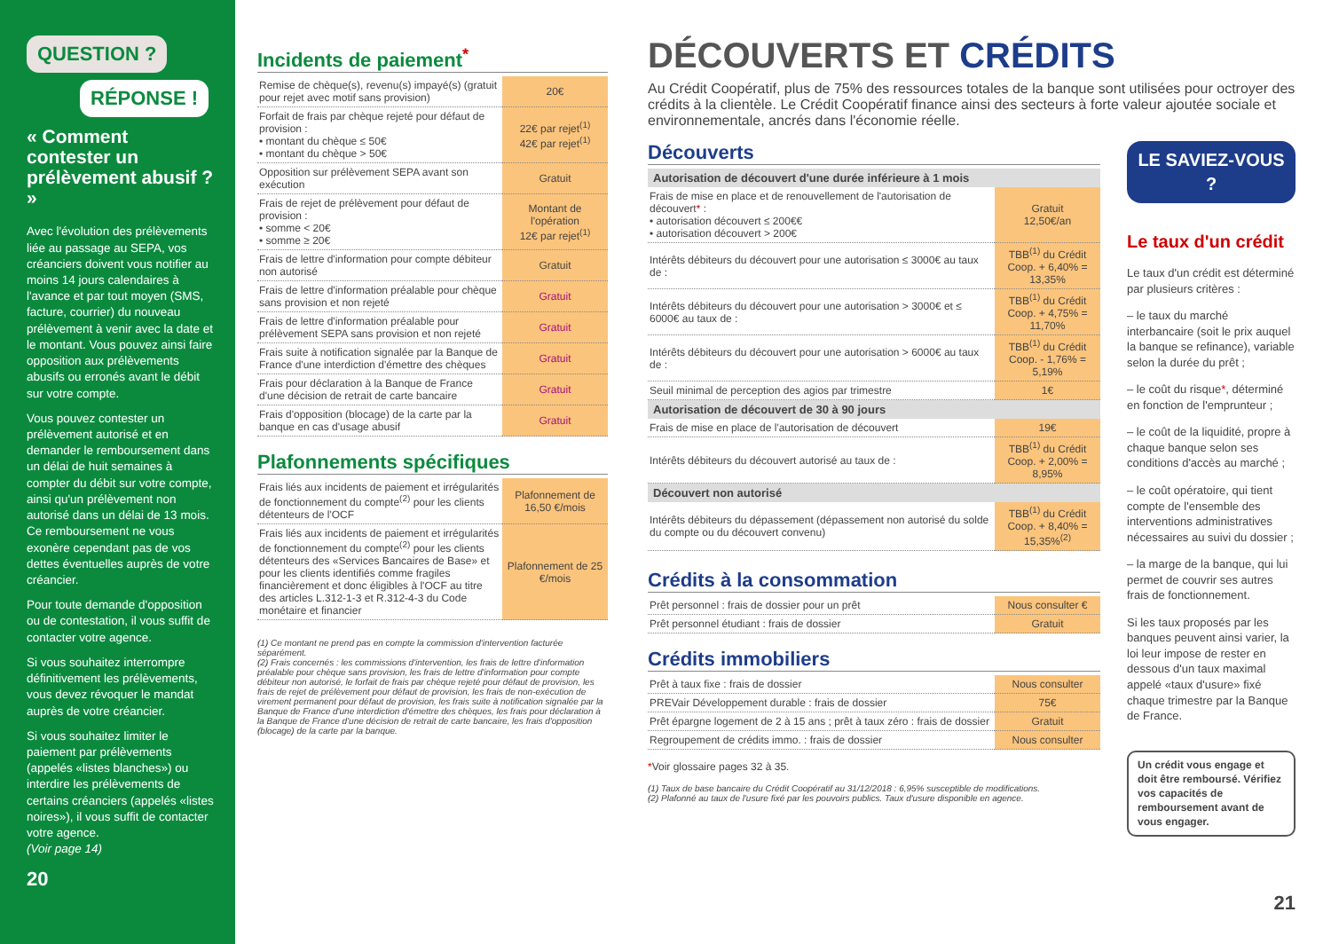QUESTION ?
RÉPONSE !
« Comment contester un prélèvement abusif ? »
Avec l'évolution des prélèvements liée au passage au SEPA, vos créanciers doivent vous notifier au moins 14 jours calendaires à l'avance et par tout moyen (SMS, facture, courrier) du nouveau prélèvement à venir avec la date et le montant. Vous pouvez ainsi faire opposition aux prélèvements abusifs ou erronés avant le débit sur votre compte.
Vous pouvez contester un prélèvement autorisé et en demander le remboursement dans un délai de huit semaines à compter du débit sur votre compte, ainsi qu'un prélèvement non autorisé dans un délai de 13 mois. Ce remboursement ne vous exonère cependant pas de vos dettes éventuelles auprès de votre créancier.
Pour toute demande d'opposition ou de contestation, il vous suffit de contacter votre agence.
Si vous souhaitez interrompre définitivement les prélèvements, vous devez révoquer le mandat auprès de votre créancier.
Si vous souhaitez limiter le paiement par prélèvements (appelés «listes blanches») ou interdire les prélèvements de certains créanciers (appelés «listes noires»), il vous suffit de contacter votre agence.
(Voir page 14)
20
Incidents de paiement<sup>*</sup>
| Remise de chèque(s), revenu(s) impayé(s) (gratuit pour rejet avec motif sans provision) | 20€ |
| Forfait de frais par chèque rejeté pour défaut de provision : • montant du chèque ≤ 50€ • montant du chèque > 50€ | 22€ par rejet<sup>(1)</sup> 42€ par rejet<sup>(1)</sup> |
| Opposition sur prélèvement SEPA avant son exécution | Gratuit |
| Frais de rejet de prélèvement pour défaut de provision : • somme < 20€ • somme ≥ 20€ | Montant de l'opération 12€ par rejet<sup>(1)</sup> |
| Frais de lettre d'information pour compte débiteur non autorisé | Gratuit |
| Frais de lettre d'information préalable pour chèque sans provision et non rejeté | Gratuit |
| Frais de lettre d'information préalable pour prélèvement SEPA sans provision et non rejeté | Gratuit |
| Frais suite à notification signalée par la Banque de France d'une interdiction d'émettre des chèques | Gratuit |
| Frais pour déclaration à la Banque de France d'une décision de retrait de carte bancaire | Gratuit |
| Frais d'opposition (blocage) de la carte par la banque en cas d'usage abusif | Gratuit |
Plafonnements spécifiques
| Frais liés aux incidents de paiement et irrégularités de fonctionnement du compte<sup>(2)</sup> pour les clients détenteurs de l'OCF | Plafonnement de 16,50 €/mois |
| Frais liés aux incidents de paiement et irrégularités de fonctionnement du compte<sup>(2)</sup> pour les clients détenteurs des «Services Bancaires de Base» et pour les clients identifiés comme fragiles financièrement et donc éligibles à l'OCF au titre des articles L.312-1-3 et R.312-4-3 du Code monétaire et financier | Plafonnement de 25 €/mois |
(1) Ce montant ne prend pas en compte la commission d'intervention facturée séparément.
(2) Frais concernés : les commissions d'intervention, les frais de lettre d'information préalable pour chèque sans provision, les frais de lettre d'information pour compte débiteur non autorisé, le forfait de frais par chèque rejeté pour défaut de provision, les frais de rejet de prélèvement pour défaut de provision, les frais de non-exécution de virement permanent pour défaut de provision, les frais suite à notification signalée par la Banque de France d'une interdiction d'émettre des chèques, les frais pour déclaration à la Banque de France d'une décision de retrait de carte bancaire, les frais d'opposition (blocage) de la carte par la banque.
DÉCOUVERTS ET CRÉDITS
Au Crédit Coopératif, plus de 75% des ressources totales de la banque sont utilisées pour octroyer des crédits à la clientèle. Le Crédit Coopératif finance ainsi des secteurs à forte valeur ajoutée sociale et environnementale, ancrés dans l'économie réelle.
Découverts
| Autorisation de découvert d'une durée inférieure à 1 mois | |
| --- | --- |
| Frais de mise en place et de renouvellement de l'autorisation de découvert * : • autorisation découvert ≤ 200€€ • autorisation découvert > 200€ | Gratuit 12,50€/an |
| Intérêts débiteurs du découvert pour une autorisation ≤ 3000€ au taux de : | TBB<sup>(1)</sup> du Crédit Coop. + 6,40% = 13,35% |
| Intérêts débiteurs du découvert pour une autorisation > 3000€ et ≤ 6000€ au taux de : | TBB<sup>(1)</sup> du Crédit Coop. + 4,75% = 11,70% |
| Intérêts débiteurs du découvert pour une autorisation > 6000€ au taux de : | TBB<sup>(1)</sup> du Crédit Coop. - 1,76% = 5,19% |
| Seuil minimal de perception des agios par trimestre | 1€ |
| Autorisation de découvert de 30 à 90 jours | |
| Frais de mise en place de l'autorisation de découvert | 19€ |
| Intérêts débiteurs du découvert autorisé au taux de : | TBB<sup>(1)</sup> du Crédit Coop. + 2,00% = 8,95% |
| Découvert non autorisé | |
| Intérêts débiteurs du dépassement (dépassement non autorisé du solde du compte ou du découvert convenu) | TBB<sup>(1)</sup> du Crédit Coop. + 8,40% = 15,35%<sup>(2)</sup> |
Crédits à la consommation
| Prêt personnel : frais de dossier pour un prêt | Nous consulter € |
| Prêt personnel étudiant : frais de dossier | Gratuit |
Crédits immobiliers
| Prêt à taux fixe : frais de dossier | Nous consulter |
| PREVair Développement durable : frais de dossier | 75€ |
| Prêt épargne logement de 2 à 15 ans ; prêt à taux zéro : frais de dossier | Gratuit |
| Regroupement de crédits immo. : frais de dossier | Nous consulter |
*Voir glossaire pages 32 à 35.
(1) Taux de base bancaire du Crédit Coopératif au 31/12/2018 : 6,95% susceptible de modifications.
(2) Plafonné au taux de l'usure fixé par les pouvoirs publics. Taux d'usure disponible en agence.
LE SAVIEZ-VOUS ?
Le taux d'un crédit
Le taux d'un crédit est déterminé par plusieurs critères :
– le taux du marché interbancaire (soit le prix auquel la banque se refinance), variable selon la durée du prêt ;
– le coût du risque*, déterminé en fonction de l'emprunteur ;
– le coût de la liquidité, propre à chaque banque selon ses conditions d'accès au marché ;
– le coût opératoire, qui tient compte de l'ensemble des interventions administratives nécessaires au suivi du dossier ;
– la marge de la banque, qui lui permet de couvrir ses autres frais de fonctionnement.
Si les taux proposés par les banques peuvent ainsi varier, la loi leur impose de rester en dessous d'un taux maximal appelé «taux d'usure» fixé chaque trimestre par la Banque de France.
Un crédit vous engage et doit être remboursé. Vérifiez vos capacités de remboursement avant de vous engager.
21